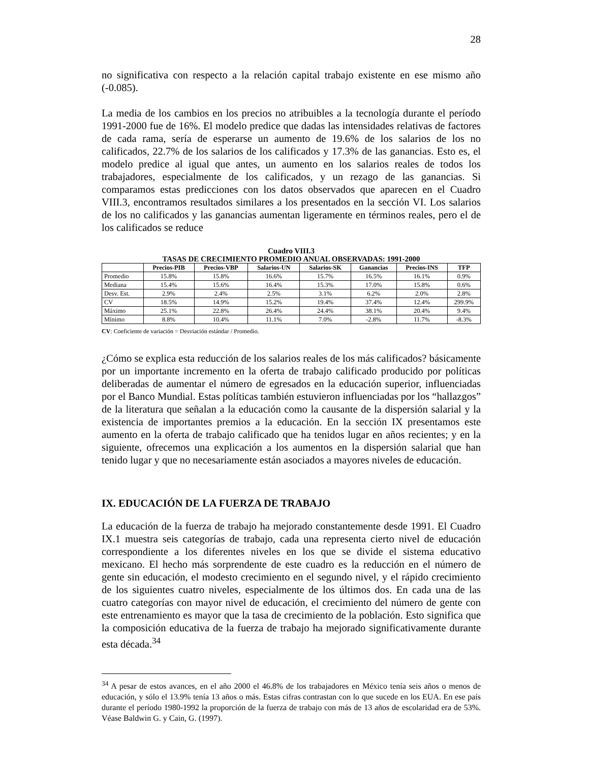28
no significativa con respecto a la relación capital trabajo existente en ese mismo año (-0.085).
La media de los cambios en los precios no atribuibles a la tecnología durante el período 1991-2000 fue de 16%. El modelo predice que dadas las intensidades relativas de factores de cada rama, sería de esperarse un aumento de 19.6% de los salarios de los no calificados, 22.7% de los salarios de los calificados y 17.3% de las ganancias. Esto es, el modelo predice al igual que antes, un aumento en los salarios reales de todos los trabajadores, especialmente de los calificados, y un rezago de las ganancias. Si comparamos estas predicciones con los datos observados que aparecen en el Cuadro VIII.3, encontramos resultados similares a los presentados en la sección VI. Los salarios de los no calificados y las ganancias aumentan ligeramente en términos reales, pero el de los calificados se reduce
Cuadro VIII.3
TASAS DE CRECIMIENTO PROMEDIO ANUAL OBSERVADAS: 1991-2000
| | Precios-PIB | Precios-VBP | Salarios-UN | Salarios-SK | Ganancias | Precios-INS | TFP |
| --- | --- | --- | --- | --- | --- | --- | --- |
| Promedio | 15.8% | 15.8% | 16.6% | 15.7% | 16.5% | 16.1% | 0.9% |
| Mediana | 15.4% | 15.6% | 16.4% | 15.3% | 17.0% | 15.8% | 0.6% |
| Desv. Est. | 2.9% | 2.4% | 2.5% | 3.1% | 6.2% | 2.0% | 2.8% |
| CV | 18.5% | 14.9% | 15.2% | 19.4% | 37.4% | 12.4% | 299.9% |
| Máximo | 25.1% | 22.8% | 26.4% | 24.4% | 38.1% | 20.4% | 9.4% |
| Mínimo | 8.8% | 10.4% | 11.1% | 7.0% | -2.8% | 11.7% | -8.3% |
CV: Coeficiente de variación = Desviación estándar / Promedio.
¿Cómo se explica esta reducción de los salarios reales de los más calificados? básicamente por un importante incremento en la oferta de trabajo calificado producido por políticas deliberadas de aumentar el número de egresados en la educación superior, influenciadas por el Banco Mundial. Estas políticas también estuvieron influenciadas por los “hallazgos” de la literatura que señalan a la educación como la causante de la dispersión salarial y la existencia de importantes premios a la educación. En la sección IX presentamos este aumento en la oferta de trabajo calificado que ha tenidos lugar en años recientes; y en la siguiente, ofrecemos una explicación a los aumentos en la dispersión salarial que han tenido lugar y que no necesariamente están asociados a mayores niveles de educación.
IX. EDUCACIÓN DE LA FUERZA DE TRABAJO
La educación de la fuerza de trabajo ha mejorado constantemente desde 1991. El Cuadro IX.1 muestra seis categorías de trabajo, cada una representa cierto nivel de educación correspondiente a los diferentes niveles en los que se divide el sistema educativo mexicano. El hecho más sorprendente de este cuadro es la reducción en el número de gente sin educación, el modesto crecimiento en el segundo nivel, y el rápido crecimiento de los siguientes cuatro niveles, especialmente de los últimos dos. En cada una de las cuatro categorías con mayor nivel de educación, el crecimiento del número de gente con este entrenamiento es mayor que la tasa de crecimiento de la población. Esto significa que la composición educativa de la fuerza de trabajo ha mejorado significativamente durante esta década.<sup>34</sup>
<sup>34</sup> A pesar de estos avances, en el año 2000 el 46.8% de los trabajadores en México tenía seis años o menos de educación, y sólo el 13.9% tenía 13 años o más. Estas cifras contrastan con lo que sucede en los EUA. En ese país durante el período 1980-1992 la proporción de la fuerza de trabajo con más de 13 años de escolaridad era de 53%. Véase Baldwin G. y Cain, G. (1997).